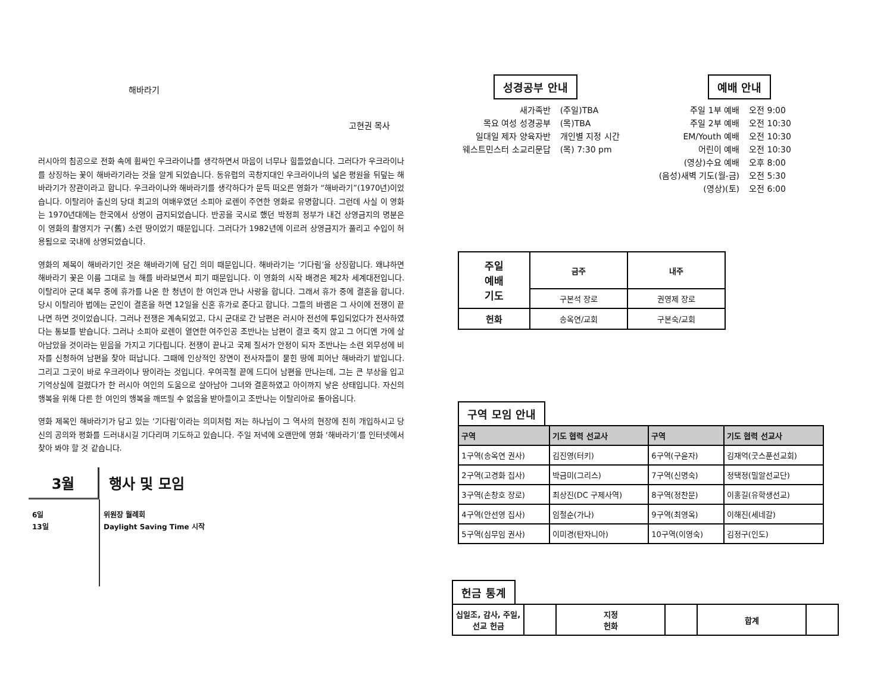해바라기
고현권 목사
러시아의 침공으로 전화 속에 휩싸인 우크라이나를 생각하면서 마음이 너무나 힘들었습니다. 그러다가 우크라이나를 상징하는 꽃이 해바라기라는 것을 알게 되었습니다. 동유럽의 곡창지대인 우크라이나의 넓은 평원을 뒤덮는 해바라기가 장관이라고 합니다. 우크라이나와 해바라기를 생각하다가 문득 떠오른 영화가 “해바라기”(1970년)이었습니다. 이탈리아 출신의 당대 최고의 여배우였던 소피아 로렌이 주연한 영화로 유명합니다. 그런데 사실 이 영화는 1970년대에는 한국에서 상영이 금지되었습니다. 반공을 국시로 했던 박정희 정부가 내건 상영금지의 명분은 이 영화의 촬영지가 구(舊) 소련 땅이었기 때문입니다. 그러다가 1982년에 이르러 상영금지가 풀리고 수입이 허용됨으로 국내에 상영되었습니다.
영화의 제목이 해바라기인 것은 해바라기에 담긴 의미 때문입니다. 해바라기는 ‘기다림’을 상징합니다. 왜냐하면 해바라기 꽃은 이름 그대로 늘 해를 바라보면서 피기 때문입니다. 이 영화의 시작 배경은 제2차 세계대전입니다. 이탈리아 군대 복무 중에 휴가를 나온 한 청년이 한 여인과 만나 사랑을 합니다. 그래서 휴가 중에 결혼을 합니다. 당시 이탈리아 법에는 군인이 결혼을 하면 12일을 신혼 휴가로 준다고 합니다. 그들의 바램은 그 사이에 전쟁이 끝나면 하면 것이었습니다. 그러나 전쟁은 계속되었고, 다시 군대로 간 남편은 러시아 전선에 투입되었다가 전사하였다는 통보를 받습니다. 그러나 소피아 로렌이 열연한 여주인공 조반나는 남편이 결코 죽지 않고 그 어디엔 가에 살아남았을 것이라는 믿음을 가지고 기다립니다. 전쟁이 끝나고 국제 질서가 안정이 되자 조반나는 소련 외무성에 비자를 신청하여 남편을 찾아 떠납니다. 그때에 인상적인 장면이 전사자들이 묻힌 땅에 피어난 해바라기 밭입니다. 그리고 그곳이 바로 우크라이나 땅이라는 것입니다. 우여곡절 끝에 드디어 남편을 만나는데, 그는 큰 부상을 입고 기억상실에 걸렸다가 한 러시아 여인의 도움으로 살아남아 그녀와 결혼하였고 아이까지 낳은 상태입니다. 자신의 행복을 위해 다른 한 여인의 행복을 깨뜨릴 수 없음을 받아들이고 조반나는 이탈리아로 돌아옵니다.
영화 제목인 해바라기가 담고 있는 ‘기다림’이라는 의미처럼 저는 하나님이 그 역사의 현장에 친히 개입하시고 당신의 공의와 평화를 드러내시길 기다리며 기도하고 있습니다. 주일 저녁에 오랜만에 영화 ‘해바라기’를 인터넷에서 찾아 봐야 할 것 같습니다.
3월 행사 및 모임
6일
13일
위원장 월례회
Daylight Saving Time 시작
성경공부 안내
| 새가족반 | (주일)TBA |
| 목요 여성 성경공부 | (목)TBA |
| 일대일 제자 양육자반 | 개인별 지정 시간 |
| 웨스트민스터 소교리문답 | (목) 7:30 pm |
예배 안내
| 주일 1부 예배 | 오전 9:00 |
| 주일 2부 예배 | 오전 10:30 |
| EM/Youth 예배 | 오전 10:30 |
| 어린이 예배 | 오전 10:30 |
| (영상)수요 예배 | 오후 8:00 |
| (음성)새벽 기도(월-금) | 오전 5:30 |
| (영상)(토) | 오전 6:00 |
| 주일 예배 기도 | 금주 | 내주 |
| --- | --- | --- |
| | 구본석 장로 | 권영제 장로 |
| 헌화 | 송옥연/교회 | 구본숙/교회 |
구역 모임 안내
| 구역 | 기도 협력 선교사 | 구역 | 기도 협력 선교사 |
| --- | --- | --- | --- |
| 1구역(송옥연 권사) | 김진영(터키) | 6구역(구윤자) | 김재억(굿스푼선교회) |
| 2구역(고경화 집사) | 박금미(그리스) | 7구역(신명숙) | 정택정(밀알선교단) |
| 3구역(손창호 장로) | 최상진(DC 구제사역) | 8구역(정찬문) | 이홍길(유학생선교) |
| 4구역(안선영 집사) | 임철순(가나) | 9구역(최영옥) | 이해진(세네갈) |
| 5구역(심무임 권사) | 이미경(탄자니아) | 10구역(이영숙) | 김정구(인도) |
헌금 통계
| 십일조, 감사, 주일, 선교 헌금 | | 지정 헌화 | | 합계 | |